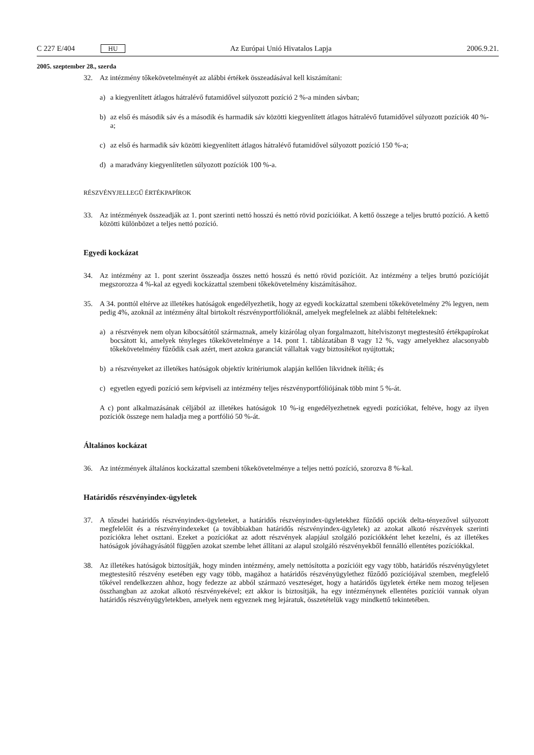C 227 E/404 HU Az Európai Unió Hivatalos Lapja 2006.9.21.
2005. szeptember 28., szerda
32. Az intézmény tőkekövetelményét az alábbi értékek összeadásával kell kiszámítani:
a) a kiegyenlített átlagos hátralévő futamidővel súlyozott pozíció 2 %-a minden sávban;
b) az első és második sáv és a második és harmadik sáv közötti kiegyenlített átlagos hátralévő futam­idővel súlyozott pozíciók 40 %-a;
c) az első és harmadik sáv közötti kiegyenlített átlagos hátralévő futamidővel súlyozott pozíció 150 %-a;
d) a maradvány kiegyenlítetlen súlyozott pozíciók 100 %-a.
RÉSZVÉNYJELLEGŰ ÉRTÉKPAPÍROK
33. Az intézmények összeadják az 1. pont szerinti nettó hosszú és nettó rövid pozícióikat. A kettő összege a teljes bruttó pozíció. A kettő közötti különbözet a teljes nettó pozíció.
Egyedi kockázat
34. Az intézmény az 1. pont szerint összeadja összes nettó hosszú és nettó rövid pozícióit. Az intézmény a teljes bruttó pozícióját megszorozza 4 %-kal az egyedi kockázattal szembeni tőkekövetelmény kiszá­mításához.
35. A 34. ponttól eltérve az illetékes hatóságok engedélyezhetik, hogy az egyedi kockázattal szembeni tőkekövetelmény 2% legyen, nem pedig 4%, azoknál az intézmény által birtokolt részvényportfó­lióknál, amelyek megfelelnek az alábbi feltételeknek:
a) a részvények nem olyan kibocsátótól származnak, amely kizárólag olyan forgalmazott, hitelviszonyt megtestesítő értékpapírokat bocsátott ki, amelyek tényleges tőkekövetelménye a 14. pont 1. táblá­zatában 8 vagy 12 %, vagy amelyekhez alacsonyabb tőkekövetelmény fűződik csak azért, mert azokra garanciát vállaltak vagy biztosítékot nyújtottak;
b) a részvényeket az illetékes hatóságok objektív kritériumok alapján kellően likvidnek ítélik; és
c) egyetlen egyedi pozíció sem képviseli az intézmény teljes részvényportfóliójának több mint 5 %-át.
A c) pont alkalmazásának céljából az illetékes hatóságok 10 %-ig engedélyezhetnek egyedi pozíciókat, feltéve, hogy az ilyen pozíciók összege nem haladja meg a portfólió 50 %-át.
Általános kockázat
36. Az intézmények általános kockázattal szembeni tőkekövetelménye a teljes nettó pozíció, szorozva 8 %-kal.
Határidős részvényindex-ügyletek
37. A tőzsdei határidős részvényindex-ügyleteket, a határidős részvényindex-ügyletekhez fűződő opciók delta-tényezővel súlyozott megfelelőit és a részvényindexeket (a továbbiakban határidős részvényindex-ügyletek) az azokat alkotó részvények szerinti pozíciókra lehet osztani. Ezeket a pozíciókat az adott részvények alapjául szolgáló pozíciókként lehet kezelni, és az illetékes hatóságok jóváhagyásától függően azokat szembe lehet állítani az alapul szolgáló részvényekből fennálló ellentétes pozíciókkal.
38. Az illetékes hatóságok biztosítják, hogy minden intézmény, amely nettósította a pozícióit egy vagy több, határidős részvényügyletet megtestesítő részvény esetében egy vagy több, magához a határidős részvényügylethez fűződő pozíciójával szemben, megfelelő tőkével rendelkezzen ahhoz, hogy fedezze az abból származó veszteséget, hogy a határidős ügyletek értéke nem mozog teljesen összhangban az azokat alkotó részvényekével; ezt akkor is biztosítják, ha egy intézménynek ellentétes pozíciói vannak olyan határidős részvényügyletekben, amelyek nem egyeznek meg lejáratuk, összetételük vagy mind­kettő tekintetében.